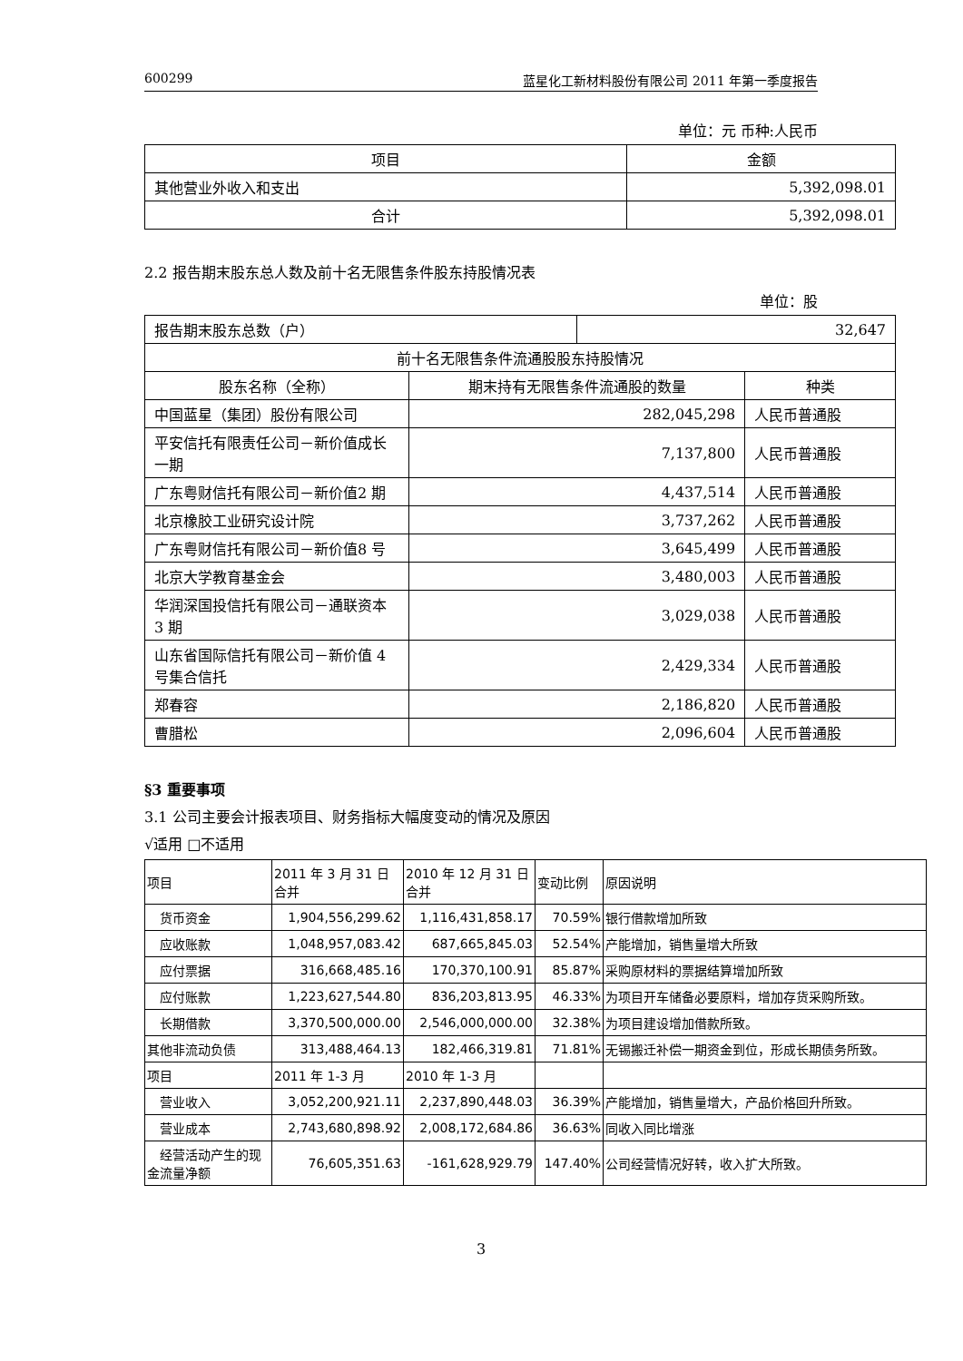600299 蓝星化工新材料股份有限公司 2011 年第一季度报告
单位：元 币种:人民币
| 项目 | 金额 |
| --- | --- |
| 其他营业外收入和支出 | 5,392,098.01 |
| 合计 | 5,392,098.01 |
2.2 报告期末股东总人数及前十名无限售条件股东持股情况表
单位：股
| 报告期末股东总数（户） | | 32,647 | |
| 前十名无限售条件流通股股东持股情况 | | | |
| 股东名称（全称） | 期末持有无限售条件流通股的数量 | | 种类 |
| 中国蓝星（集团）股份有限公司 | 282,045,298 | | 人民币普通股 |
| 平安信托有限责任公司－新价值成长一期 | 7,137,800 | | 人民币普通股 |
| 广东粤财信托有限公司－新价值2 期 | 4,437,514 | | 人民币普通股 |
| 北京橡胶工业研究设计院 | 3,737,262 | | 人民币普通股 |
| 广东粤财信托有限公司－新价值8 号 | 3,645,499 | | 人民币普通股 |
| 北京大学教育基金会 | 3,480,003 | | 人民币普通股 |
| 华润深国投信托有限公司－通联资本 3 期 | 3,029,038 | | 人民币普通股 |
| 山东省国际信托有限公司－新价值 4 号集合信托 | 2,429,334 | | 人民币普通股 |
| 郑春容 | 2,186,820 | | 人民币普通股 |
| 曹腊松 | 2,096,604 | | 人民币普通股 |
§3 重要事项
3.1 公司主要会计报表项目、财务指标大幅度变动的情况及原因
√适用 □不适用
| 项目 | 2011 年 3 月 31 日 合并 | 2010 年 12 月 31 日 合并 | 变动比例 | 原因说明 |
| 货币资金 | 1,904,556,299.62 | 1,116,431,858.17 | 70.59% | 银行借款增加所致 |
| 应收账款 | 1,048,957,083.42 | 687,665,845.03 | 52.54% | 产能增加，销售量增大所致 |
| 应付票据 | 316,668,485.16 | 170,370,100.91 | 85.87% | 采购原材料的票据结算增加所致 |
| 应付账款 | 1,223,627,544.80 | 836,203,813.95 | 46.33% | 为项目开车储备必要原料，增加存货采购所致。 |
| 长期借款 | 3,370,500,000.00 | 2,546,000,000.00 | 32.38% | 为项目建设增加借款所致。 |
| 其他非流动负债 | 313,488,464.13 | 182,466,319.81 | 71.81% | 无锡搬迁补偿一期资金到位，形成长期债务所致。 |
| 项目 | 2011 年 1-3 月 | 2010 年 1-3 月 | | |
| 营业收入 | 3,052,200,921.11 | 2,237,890,448.03 | 36.39% | 产能增加，销售量增大，产品价格回升所致。 |
| 营业成本 | 2,743,680,898.92 | 2,008,172,684.86 | 36.63% | 同收入同比增涨 |
| 经营活动产生的现金流量净额 | 76,605,351.63 | -161,628,929.79 | 147.40% | 公司经营情况好转，收入扩大所致。 |
3